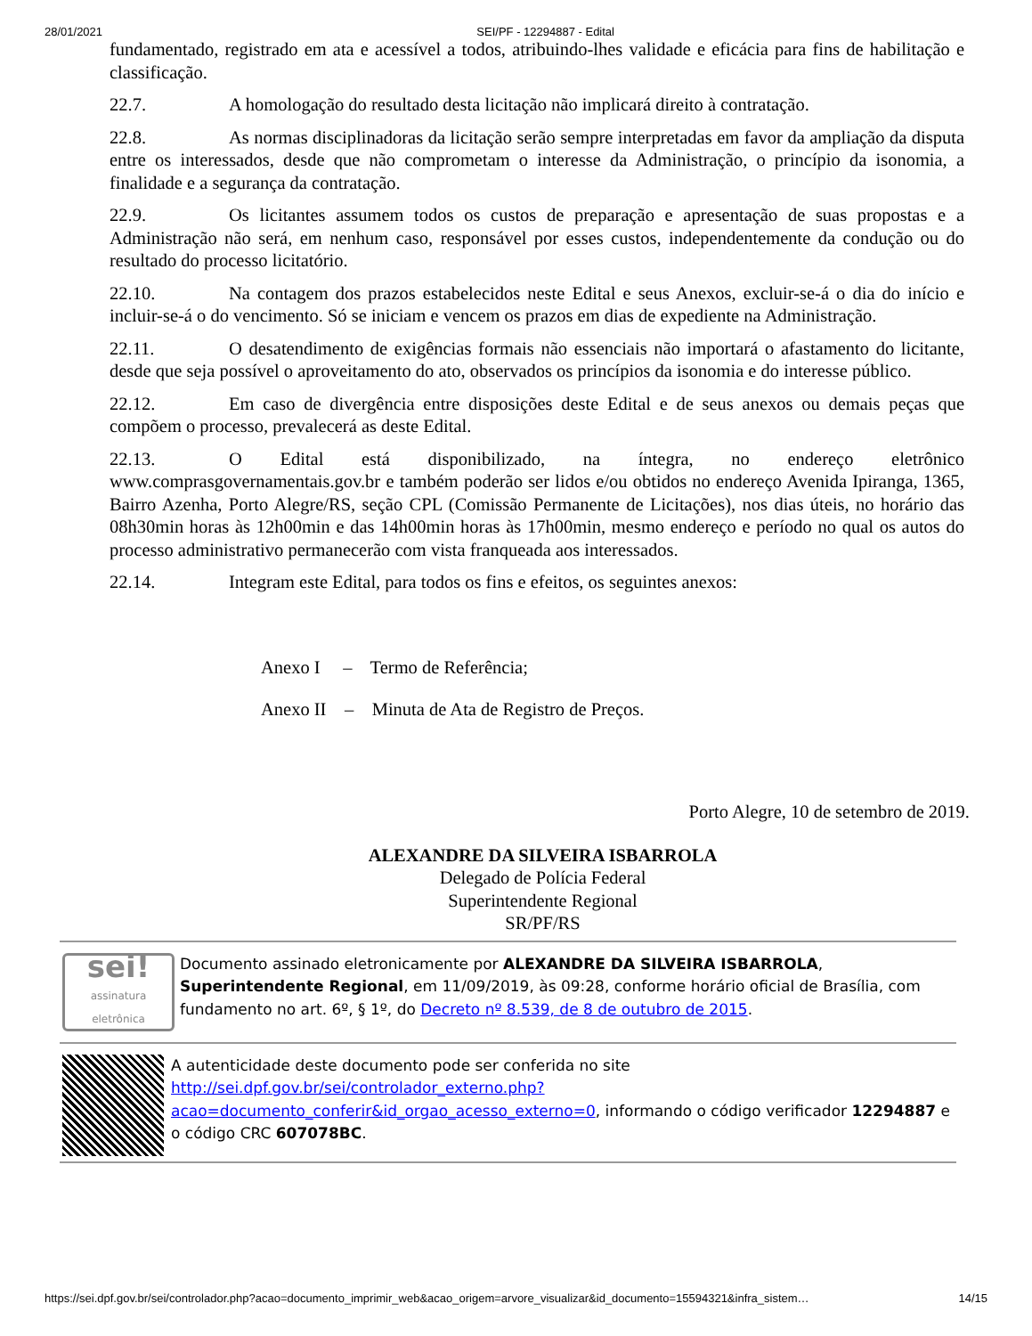28/01/2021 SEI/PF - 12294887 - Edital
fundamentado, registrado em ata e acessível a todos, atribuindo-lhes validade e eficácia para fins de habilitação e classificação.
22.7. A homologação do resultado desta licitação não implicará direito à contratação.
22.8. As normas disciplinadoras da licitação serão sempre interpretadas em favor da ampliação da disputa entre os interessados, desde que não comprometam o interesse da Administração, o princípio da isonomia, a finalidade e a segurança da contratação.
22.9. Os licitantes assumem todos os custos de preparação e apresentação de suas propostas e a Administração não será, em nenhum caso, responsável por esses custos, independentemente da condução ou do resultado do processo licitatório.
22.10. Na contagem dos prazos estabelecidos neste Edital e seus Anexos, excluir-se-á o dia do início e incluir-se-á o do vencimento. Só se iniciam e vencem os prazos em dias de expediente na Administração.
22.11. O desatendimento de exigências formais não essenciais não importará o afastamento do licitante, desde que seja possível o aproveitamento do ato, observados os princípios da isonomia e do interesse público.
22.12. Em caso de divergência entre disposições deste Edital e de seus anexos ou demais peças que compõem o processo, prevalecerá as deste Edital.
22.13. O Edital está disponibilizado, na íntegra, no endereço eletrônico www.comprasgovernamentais.gov.br e também poderão ser lidos e/ou obtidos no endereço Avenida Ipiranga, 1365, Bairro Azenha, Porto Alegre/RS, seção CPL (Comissão Permanente de Licitações), nos dias úteis, no horário das 08h30min horas às 12h00min e das 14h00min horas às 17h00min, mesmo endereço e período no qual os autos do processo administrativo permanecerão com vista franqueada aos interessados.
22.14. Integram este Edital, para todos os fins e efeitos, os seguintes anexos:
Anexo I – Termo de Referência;
Anexo II – Minuta de Ata de Registro de Preços.
Porto Alegre, 10 de setembro de 2019.
ALEXANDRE DA SILVEIRA ISBARROLA
Delegado de Polícia Federal
Superintendente Regional
SR/PF/RS
sei!
assinatura eletrônica
Documento assinado eletronicamente por ALEXANDRE DA SILVEIRA ISBARROLA, Superintendente Regional, em 11/09/2019, às 09:28, conforme horário oficial de Brasília, com fundamento no art. 6º, § 1º, do Decreto nº 8.539, de 8 de outubro de 2015.
A autenticidade deste documento pode ser conferida no site http://sei.dpf.gov.br/sei/controlador_externo.php?acao=documento_conferir&id_orgao_acesso_externo=0, informando o código verificador 12294887 e o código CRC 607078BC.
https://sei.dpf.gov.br/sei/controlador.php?acao=documento_imprimir_web&acao_origem=arvore_visualizar&id_documento=15594321&infra_sistem… 14/15